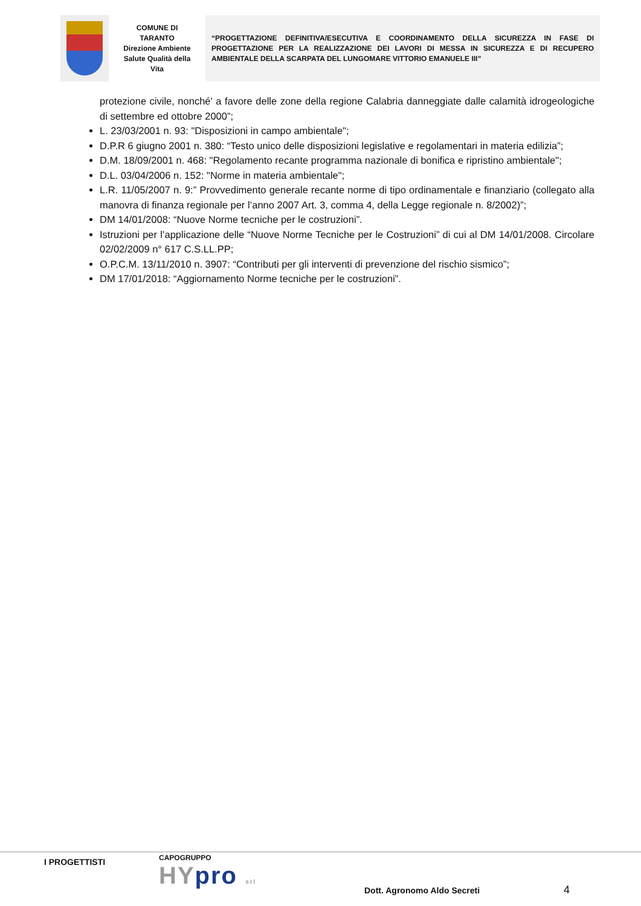| | COMUNE DI TARANTO Direzione Ambiente Salute Qualità della Vita | “PROGETTAZIONE DEFINITIVA/ESECUTIVA E COORDINAMENTO DELLA SICUREZZA IN FASE DI PROGETTAZIONE PER LA REALIZZAZIONE DEI LAVORI DI MESSA IN SICUREZZA E DI RECUPERO AMBIENTALE DELLA SCARPATA DEL LUNGOMARE VITTORIO EMANUELE III” |
protezione civile, nonché' a favore delle zone della regione Calabria danneggiate dalle calamità idrogeologiche di settembre ed ottobre 2000”;
L. 23/03/2001 n. 93: "Disposizioni in campo ambientale";
D.P.R 6 giugno 2001 n. 380: “Testo unico delle disposizioni legislative e regolamentari in materia edilizia”;
D.M. 18/09/2001 n. 468: "Regolamento recante programma nazionale di bonifica e ripristino ambientale";
D.L. 03/04/2006 n. 152: "Norme in materia ambientale";
L.R. 11/05/2007 n. 9:” Provvedimento generale recante norme di tipo ordinamentale e finanziario (collegato alla manovra di finanza regionale per l’anno 2007 Art. 3, comma 4, della Legge regionale n. 8/2002)”;
DM 14/01/2008: “Nuove Norme tecniche per le costruzioni”.
Istruzioni per l’applicazione delle “Nuove Norme Tecniche per le Costruzioni” di cui al DM 14/01/2008. Circolare 02/02/2009 n° 617 C.S.LL.PP;
O.P.C.M. 13/11/2010 n. 3907: “Contributi per gli interventi di prevenzione del rischio sismico”;
DM 17/01/2018: “Aggiornamento Norme tecniche per le costruzioni”.
I PROGETTISTI
CAPOGRUPPO
HYpro srl
Dott. Agronomo Aldo Secreti
4